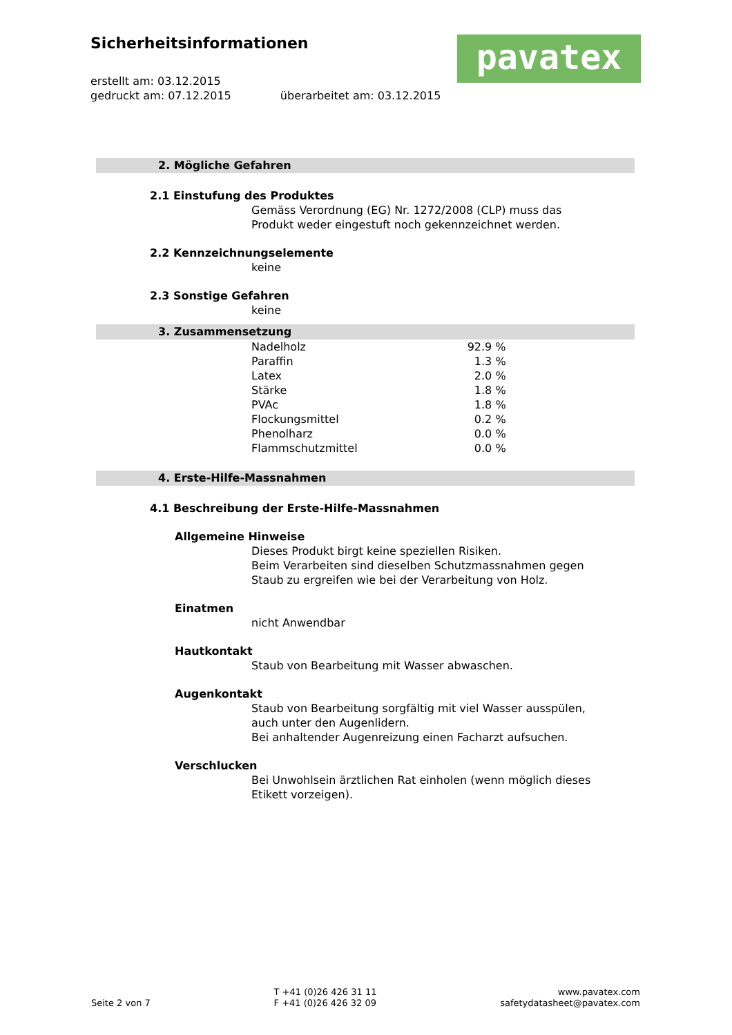Sicherheitsinformationen
erstellt am: 03.12.2015
gedruckt am: 07.12.2015 überarbeitet am: 03.12.2015
pavatex
2. Mögliche Gefahren
2.1 Einstufung des Produktes
Gemäss Verordnung (EG) Nr. 1272/2008 (CLP) muss das
Produkt weder eingestuft noch gekennzeichnet werden.
2.2 Kennzeichnungselemente
keine
2.3 Sonstige Gefahren
keine
3. Zusammensetzung
| Nadelholz | 92.9 % |
| Paraffin | 1.3 % |
| Latex | 2.0 % |
| Stärke | 1.8 % |
| PVAc | 1.8 % |
| Flockungsmittel | 0.2 % |
| Phenolharz | 0.0 % |
| Flammschutzmittel | 0.0 % |
4. Erste-Hilfe-Massnahmen
4.1 Beschreibung der Erste-Hilfe-Massnahmen
Allgemeine Hinweise
Dieses Produkt birgt keine speziellen Risiken.
Beim Verarbeiten sind dieselben Schutzmassnahmen gegen
Staub zu ergreifen wie bei der Verarbeitung von Holz.
Einatmen
nicht Anwendbar
Hautkontakt
Staub von Bearbeitung mit Wasser abwaschen.
Augenkontakt
Staub von Bearbeitung sorgfältig mit viel Wasser ausspülen,
auch unter den Augenlidern.
Bei anhaltender Augenreizung einen Facharzt aufsuchen.
Verschlucken
Bei Unwohlsein ärztlichen Rat einholen (wenn möglich dieses
Etikett vorzeigen).
Seite 2 von 7
T +41 (0)26 426 31 11
F +41 (0)26 426 32 09
www.pavatex.com
safetydatasheet@pavatex.com